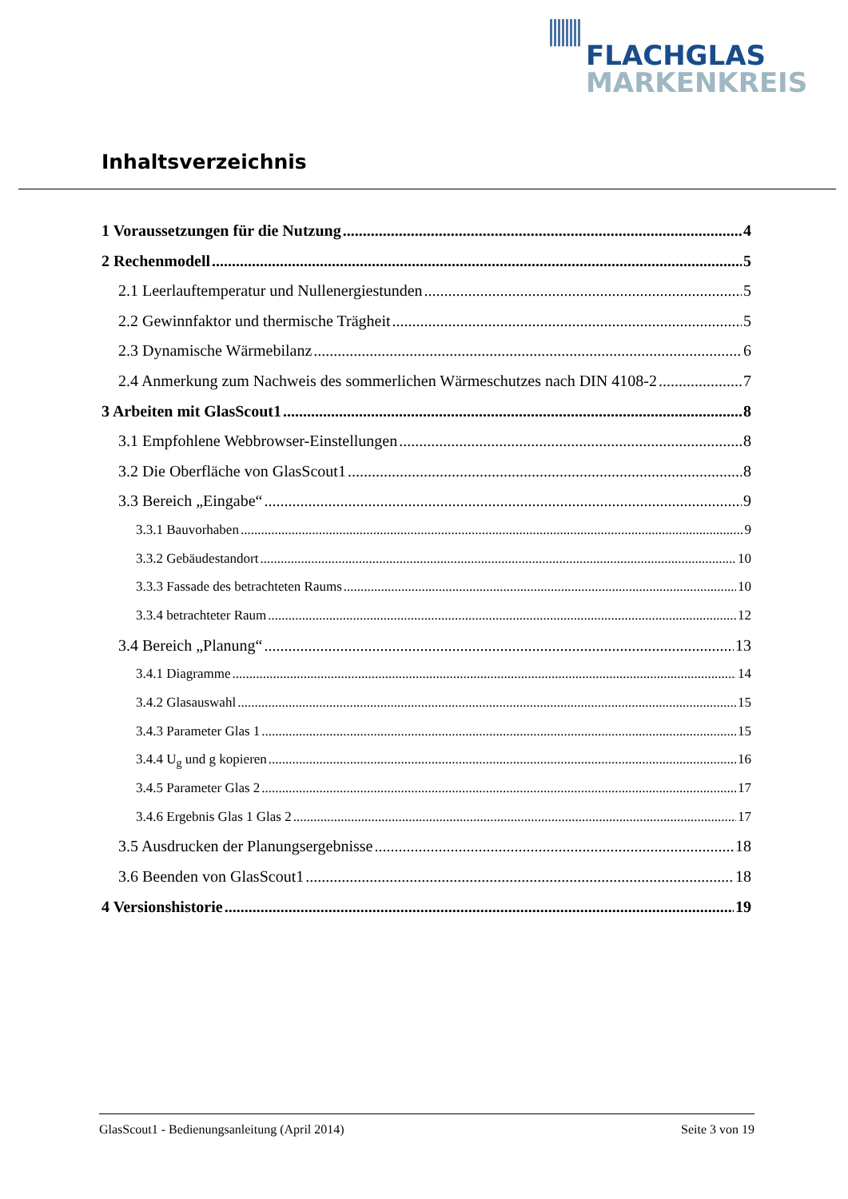FLACHGLAS
MARKENKREIS
Inhaltsverzeichnis
1 Voraussetzungen für die Nutzung 4
2 Rechenmodell 5
2.1 Leerlauftemperatur und Nullenergiestunden 5
2.2 Gewinnfaktor und thermische Trägheit 5
2.3 Dynamische Wärmebilanz 6
2.4 Anmerkung zum Nachweis des sommerlichen Wärmeschutzes nach DIN 4108-2 7
3 Arbeiten mit GlasScout1 8
3.1 Empfohlene Webbrowser-Einstellungen 8
3.2 Die Oberfläche von GlasScout1 8
3.3 Bereich „Eingabe“ 9
3.3.1 Bauvorhaben 9
3.3.2 Gebäudestandort 10
3.3.3 Fassade des betrachteten Raums 10
3.3.4 betrachteter Raum 12
3.4 Bereich „Planung“ 13
3.4.1 Diagramme 14
3.4.2 Glasauswahl 15
3.4.3 Parameter Glas 1 15
3.4.4 U<sub>g</sub> und g kopieren 16
3.4.5 Parameter Glas 2 17
3.4.6 Ergebnis Glas 1 Glas 2 17
3.5 Ausdrucken der Planungsergebnisse 18
3.6 Beenden von GlasScout1 18
4 Versionshistorie 19
GlasScout1 - Bedienungsanleitung (April 2014) Seite 3 von 19